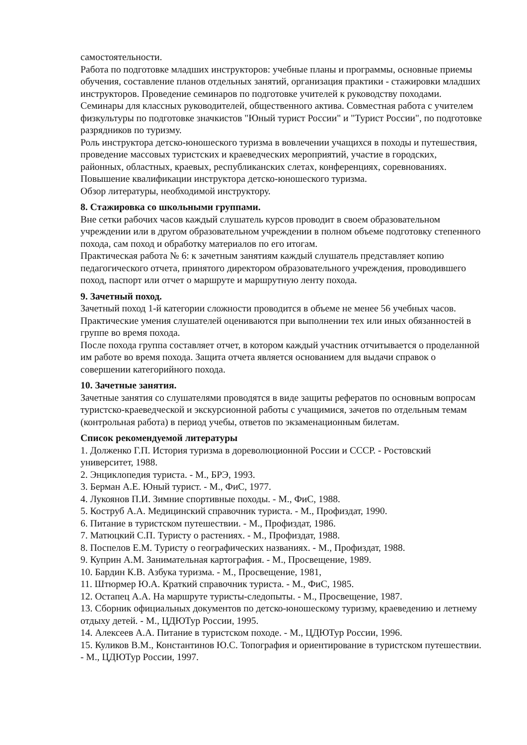самостоятельности.
Работа по подготовке младших инструкторов: учебные планы и программы, основные приемы обучения, составление планов отдельных занятий, организация практики - стажировки младших инструкторов. Проведение семинаров по подготовке учителей к руководству походами. Семинары для классных руководителей, общественного актива. Совместная работа с учителем физкультуры по подготовке значкистов "Юный турист России" и "Турист России", по подготовке разрядников по туризму.
Роль инструктора детско-юношеского туризма в вовлечении учащихся в походы и путешествия, проведение массовых туристских и краеведческих мероприятий, участие в городских, районных, областных, краевых, республиканских слетах, конференциях, соревнованиях.
Повышение квалификации инструктора детско-юношеского туризма.
Обзор литературы, необходимой инструктору.
8. Стажировка со школьными группами.
Вне сетки рабочих часов каждый слушатель курсов проводит в своем образовательном учреждении или в другом образовательном учреждении в полном объеме подготовку степенного похода, сам поход и обработку материалов по его итогам.
Практическая работа № 6: к зачетным занятиям каждый слушатель представляет копию педагогического отчета, принятого директором образовательного учреждения, проводившего поход, паспорт или отчет о маршруте и маршрутную ленту похода.
9. Зачетный поход.
Зачетный поход 1-й категории сложности проводится в объеме не менее 56 учебных часов. Практические умения слушателей оцениваются при выполнении тех или иных обязанностей в группе во время похода.
После похода группа составляет отчет, в котором каждый участник отчитывается о проделанной им работе во время похода. Защита отчета является основанием для выдачи справок о совершении категорийного похода.
10. Зачетные занятия.
Зачетные занятия со слушателями проводятся в виде защиты рефератов по основным вопросам туристско-краеведческой и экскурсионной работы с учащимися, зачетов по отдельным темам (контрольная работа) в период учебы, ответов по экзаменационным билетам.
Список рекомендуемой литературы
1. Долженко Г.П. История туризма в дореволюционной России и СССР. - Ростовский университет, 1988.
2. Энциклопедия туриста. - М., БРЭ, 1993.
3. Берман А.Е. Юный турист. - М., ФиС, 1977.
4. Лукоянов П.И. Зимние спортивные походы. - М., ФиС, 1988.
5. Коструб А.А. Медицинский справочник туриста. - М., Профиздат, 1990.
6. Питание в туристском путешествии. - М., Профиздат, 1986.
7. Матюцкий С.П. Туристу о растениях. - М., Профиздат, 1988.
8. Поспелов Е.М. Туристу о географических названиях. - М., Профиздат, 1988.
9. Куприн А.М. Занимательная картография. - М., Просвещение, 1989.
10. Бардин К.В. Азбука туризма. - М., Просвещение, 1981,
11. Штюрмер Ю.А. Краткий справочник туриста. - М., ФиС, 1985.
12. Остапец А.А. На маршруте туристы-следопыты. - М., Просвещение, 1987.
13. Сборник официальных документов по детско-юношескому туризму, краеведению и летнему отдыху детей. - М., ЦДЮТур России, 1995.
14. Алексеев А.А. Питание в туристском походе. - М., ЦДЮТур России, 1996.
15. Куликов В.М., Константинов Ю.С. Топография и ориентирование в туристском путешествии. - М., ЦДЮТур России, 1997.